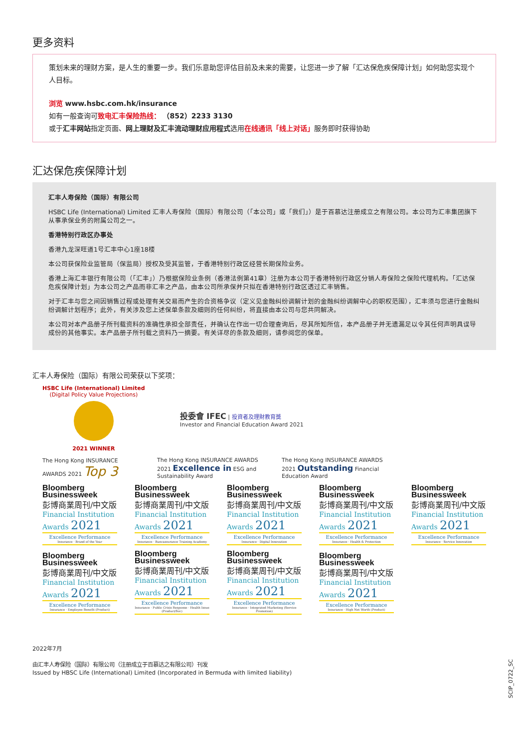更多资料
策划未来的理财方案，是人生的重要一步。我们乐意助您评估目前及未来的需要，让您进一步了解「汇达保危疾保障计划」如何助您实现个人目标。
浏览 www.hsbc.com.hk/insurance
如有一般查询可致电汇丰保险热线： （852）2233 3130
或于汇丰网站指定页面、网上理财及汇丰流动理财应用程式选用在线通讯「线上对话」服务即时获得协助
汇达保危疾保障计划
汇丰人寿保险（国际）有限公司
HSBC Life (International) Limited 汇丰人寿保险（国际）有限公司（「本公司」或「我们」）是于百慕达注册成立之有限公司。本公司为汇丰集团旗下从事承保业务的附属公司之一。
香港特别行政区办事处
香港九龙深旺道1号汇丰中心1座18楼
本公司获保险业监管局（保监局）授权及受其监管，于香港特别行政区经营长期保险业务。
香港上海汇丰银行有限公司（「汇丰」）乃根据保险业条例（香港法例第41章）注册为本公司于香港特别行政区分销人寿保险之保险代理机构。「汇达保危疾保障计划」为本公司之产品而非汇丰之产品，由本公司所承保并只拟在香港特别行政区透过汇丰销售。
对于汇丰与您之间因销售过程或处理有关交易而产生的合资格争议（定义见金融纠纷调解计划的金融纠纷调解中心的职权范围），汇丰须与您进行金融纠纷调解计划程序；此外，有关涉及您上述保单条款及细则的任何纠纷，将直接由本公司与您共同解决。
本公司对本产品册子所刊载资料的准确性承担全部责任，并确认在作出一切合理查询后，尽其所知所信，本产品册子并无遗漏足以令其任何声明具误导成份的其他事实。本产品册子所刊载之资料乃一摘要。有关详尽的条款及细则，请参阅您的保单。
汇丰人寿保险（国际）有限公司荣获以下奖项：
HSBC Life (International) Limited
(Digital Policy Value Projections)
2021 WINNER
投委會 IFEC | 投資者及理財教育獎
Investor and Financial Education Award 2021
The Hong Kong INSURANCE AWARDS 2021 Top 3
The Hong Kong INSURANCE AWARDS 2021 Excellence in ESG and Sustainability Award
The Hong Kong INSURANCE AWARDS 2021 Outstanding Financial Education Award
Bloomberg
Businessweek
彭博商業周刊/中文版
Financial Institution
Awards 2021
Excellence Performance
Insurance · Brand of the Year
Bloomberg
Businessweek
彭博商業周刊/中文版
Financial Institution
Awards 2021
Excellence Performance
Insurance · Bancassurance Training Academy
Bloomberg
Businessweek
彭博商業周刊/中文版
Financial Institution
Awards 2021
Excellence Performance
Insurance · Digital Innovation
Bloomberg
Businessweek
彭博商業周刊/中文版
Financial Institution
Awards 2021
Excellence Performance
Insurance · Health & Protection
Bloomberg
Businessweek
彭博商業周刊/中文版
Financial Institution
Awards 2021
Excellence Performance
Insurance · Service Innovation
Bloomberg
Businessweek
彭博商業周刊/中文版
Financial Institution
Awards 2021
Excellence Performance
Insurance · Employee Benefit (Product)
Bloomberg
Businessweek
彭博商業周刊/中文版
Financial Institution
Awards 2021
Excellence Performance
Insurance · Public Crisis Response · Health Issue (Product/Svc)
Bloomberg
Businessweek
彭博商業周刊/中文版
Financial Institution
Awards 2021
Excellence Performance
Insurance · Integrated Marketing (Service Promotion)
Bloomberg
Businessweek
彭博商業周刊/中文版
Financial Institution
Awards 2021
Excellence Performance
Insurance · High Net Worth (Product)
2022年7月
由汇丰人寿保险（国际）有限公司（注册成立于百慕达之有限公司）刊发
Issued by HBSC Life (International) Limited (Incorporated in Bermuda with limited liability)
SCIP_0722_SC